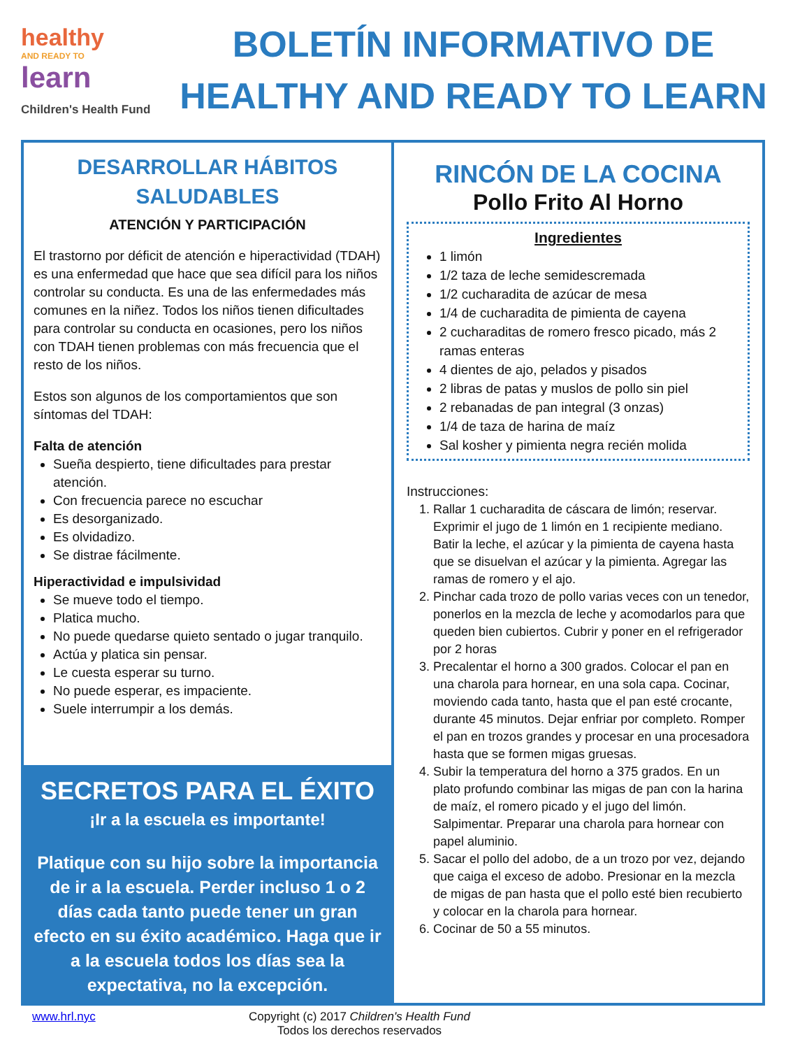healthy
AND READY TO
learn
Children's Health Fund
BOLETÍN INFORMATIVO DE
HEALTHY AND READY TO LEARN
DESARROLLAR HÁBITOS SALUDABLES
ATENCIÓN Y PARTICIPACIÓN
El trastorno por déficit de atención e hiperactividad (TDAH) es una enfermedad que hace que sea difícil para los niños controlar su conducta. Es una de las enfermedades más comunes en la niñez. Todos los niños tienen dificultades para controlar su conducta en ocasiones, pero los niños con TDAH tienen problemas con más frecuencia que el resto de los niños.
Estos son algunos de los comportamientos que son síntomas del TDAH:
Falta de atención
Sueña despierto, tiene dificultades para prestar atención.
Con frecuencia parece no escuchar
Es desorganizado.
Es olvidadizo.
Se distrae fácilmente.
Hiperactividad e impulsividad
Se mueve todo el tiempo.
Platica mucho.
No puede quedarse quieto sentado o jugar tranquilo.
Actúa y platica sin pensar.
Le cuesta esperar su turno.
No puede esperar, es impaciente.
Suele interrumpir a los demás.
SECRETOS PARA EL ÉXITO
¡Ir a la escuela es importante!
Platique con su hijo sobre la importancia de ir a la escuela. Perder incluso 1 o 2 días cada tanto puede tener un gran efecto en su éxito académico. Haga que ir a la escuela todos los días sea la expectativa, no la excepción.
RINCÓN DE LA COCINA
Pollo Frito Al Horno
Ingredientes
1 limón
1/2 taza de leche semidescremada
1/2 cucharadita de azúcar de mesa
1/4 de cucharadita de pimienta de cayena
2 cucharaditas de romero fresco picado, más 2 ramas enteras
4 dientes de ajo, pelados y pisados
2 libras de patas y muslos de pollo sin piel
2 rebanadas de pan integral (3 onzas)
1/4 de taza de harina de maíz
Sal kosher y pimienta negra recién molida
Instrucciones:
1. Rallar 1 cucharadita de cáscara de limón; reservar. Exprimir el jugo de 1 limón en 1 recipiente mediano. Batir la leche, el azúcar y la pimienta de cayena hasta que se disuelvan el azúcar y la pimienta. Agregar las ramas de romero y el ajo.
2. Pinchar cada trozo de pollo varias veces con un tenedor, ponerlos en la mezcla de leche y acomodarlos para que queden bien cubiertos. Cubrir y poner en el refrigerador por 2 horas
3. Precalentar el horno a 300 grados. Colocar el pan en una charola para hornear, en una sola capa. Cocinar, moviendo cada tanto, hasta que el pan esté crocante, durante 45 minutos. Dejar enfriar por completo. Romper el pan en trozos grandes y procesar en una procesadora hasta que se formen migas gruesas.
4. Subir la temperatura del horno a 375 grados. En un plato profundo combinar las migas de pan con la harina de maíz, el romero picado y el jugo del limón. Salpimentar. Preparar una charola para hornear con papel aluminio.
5. Sacar el pollo del adobo, de a un trozo por vez, dejando que caiga el exceso de adobo. Presionar en la mezcla de migas de pan hasta que el pollo esté bien recubierto y colocar en la charola para hornear.
6. Cocinar de 50 a 55 minutos.
www.hrl.nyc Copyright (c) 2017 Children's Health Fund
Todos los derechos reservados